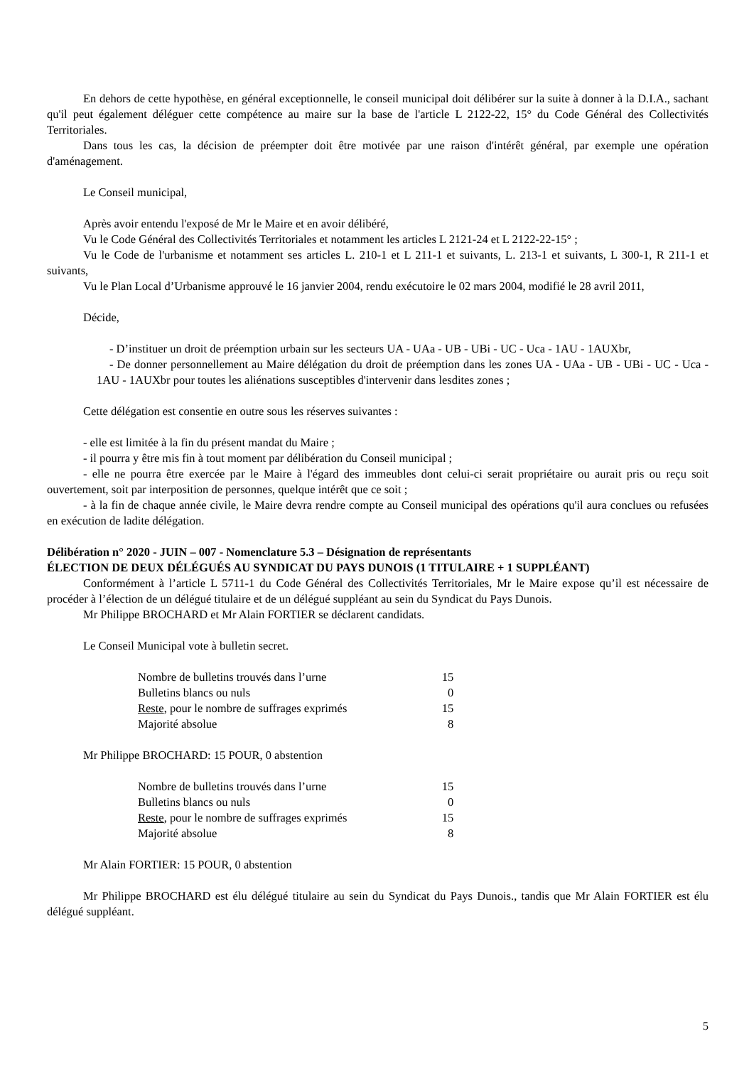En dehors de cette hypothèse, en général exceptionnelle, le conseil municipal doit délibérer sur la suite à donner à la D.I.A., sachant qu'il peut également déléguer cette compétence au maire sur la base de l'article L 2122-22, 15° du Code Général des Collectivités Territoriales.
Dans tous les cas, la décision de préempter doit être motivée par une raison d'intérêt général, par exemple une opération d'aménagement.
Le Conseil municipal,
Après avoir entendu l'exposé de Mr le Maire et en avoir délibéré,
Vu le Code Général des Collectivités Territoriales et notamment les articles L 2121-24 et L 2122-22-15° ;
Vu le Code de l'urbanisme et notamment ses articles L. 210-1 et L 211-1 et suivants, L. 213-1 et suivants, L 300-1, R 211-1 et suivants,
Vu le Plan Local d’Urbanisme approuvé le 16 janvier 2004, rendu exécutoire le 02 mars 2004, modifié le 28 avril 2011,
Décide,
- D’instituer un droit de préemption urbain sur les secteurs UA - UAa - UB - UBi - UC - Uca - 1AU - 1AUXbr,
- De donner personnellement au Maire délégation du droit de préemption dans les zones UA - UAa - UB - UBi - UC - Uca - 1AU - 1AUXbr pour toutes les aliénations susceptibles d'intervenir dans lesdites zones ;
Cette délégation est consentie en outre sous les réserves suivantes :
- elle est limitée à la fin du présent mandat du Maire ;
- il pourra y être mis fin à tout moment par délibération du Conseil municipal ;
- elle ne pourra être exercée par le Maire à l'égard des immeubles dont celui-ci serait propriétaire ou aurait pris ou reçu soit ouvertement, soit par interposition de personnes, quelque intérêt que ce soit ;
- à la fin de chaque année civile, le Maire devra rendre compte au Conseil municipal des opérations qu'il aura conclues ou refusées en exécution de ladite délégation.
Délibération n° 2020 - JUIN – 007 - Nomenclature 5.3 – Désignation de représentants
ÉLECTION DE DEUX DÉLÉGUÉS AU SYNDICAT DU PAYS DUNOIS (1 TITULAIRE + 1 SUPPLÉANT)
Conformément à l’article L 5711-1 du Code Général des Collectivités Territoriales, Mr le Maire expose qu’il est nécessaire de procéder à l’élection de un délégué titulaire et de un délégué suppléant au sein du Syndicat du Pays Dunois.
Mr Philippe BROCHARD et Mr Alain FORTIER se déclarent candidats.
Le Conseil Municipal vote à bulletin secret.
| Nombre de bulletins trouvés dans l’urne | 15 |
| Bulletins blancs ou nuls | 0 |
| Reste , pour le nombre de suffrages exprimés | 15 |
| Majorité absolue | 8 |
Mr Philippe BROCHARD: 15 POUR, 0 abstention
| Nombre de bulletins trouvés dans l’urne | 15 |
| Bulletins blancs ou nuls | 0 |
| Reste , pour le nombre de suffrages exprimés | 15 |
| Majorité absolue | 8 |
Mr Alain FORTIER: 15 POUR, 0 abstention
Mr Philippe BROCHARD est élu délégué titulaire au sein du Syndicat du Pays Dunois., tandis que Mr Alain FORTIER est élu délégué suppléant.
5